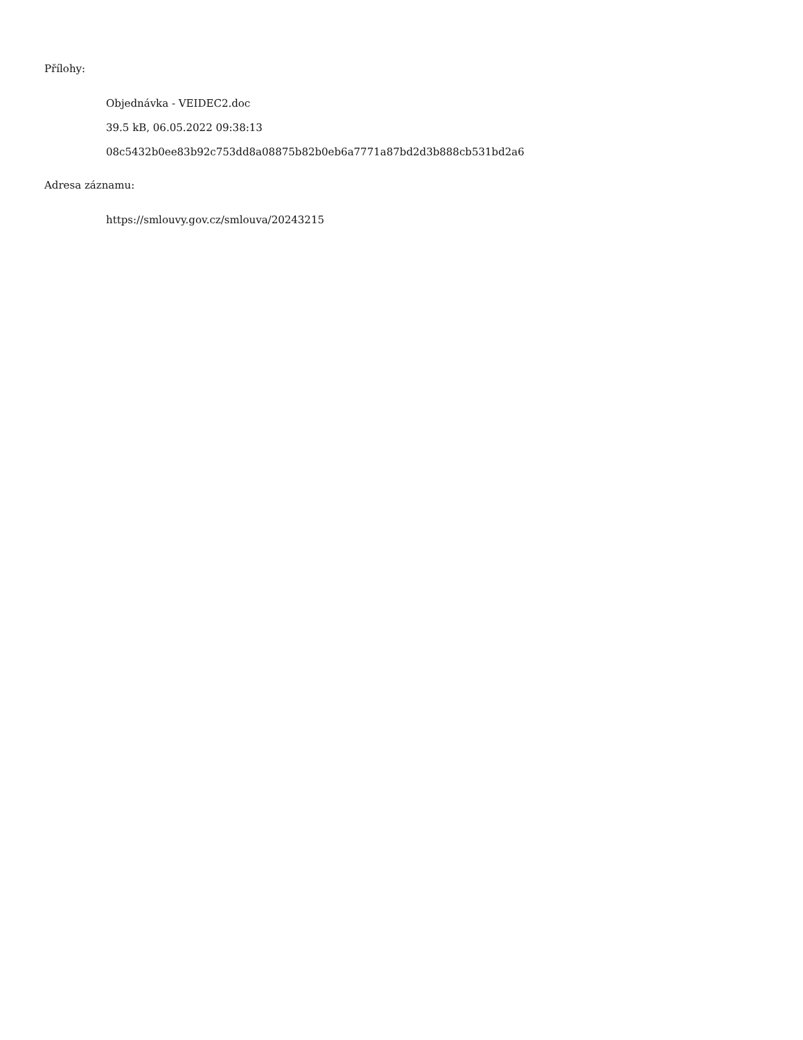Přílohy:
Objednávka - VEIDEC2.doc
39.5 kB, 06.05.2022 09:38:13
08c5432b0ee83b92c753dd8a08875b82b0eb6a7771a87bd2d3b888cb531bd2a6
Adresa záznamu:
https://smlouvy.gov.cz/smlouva/20243215